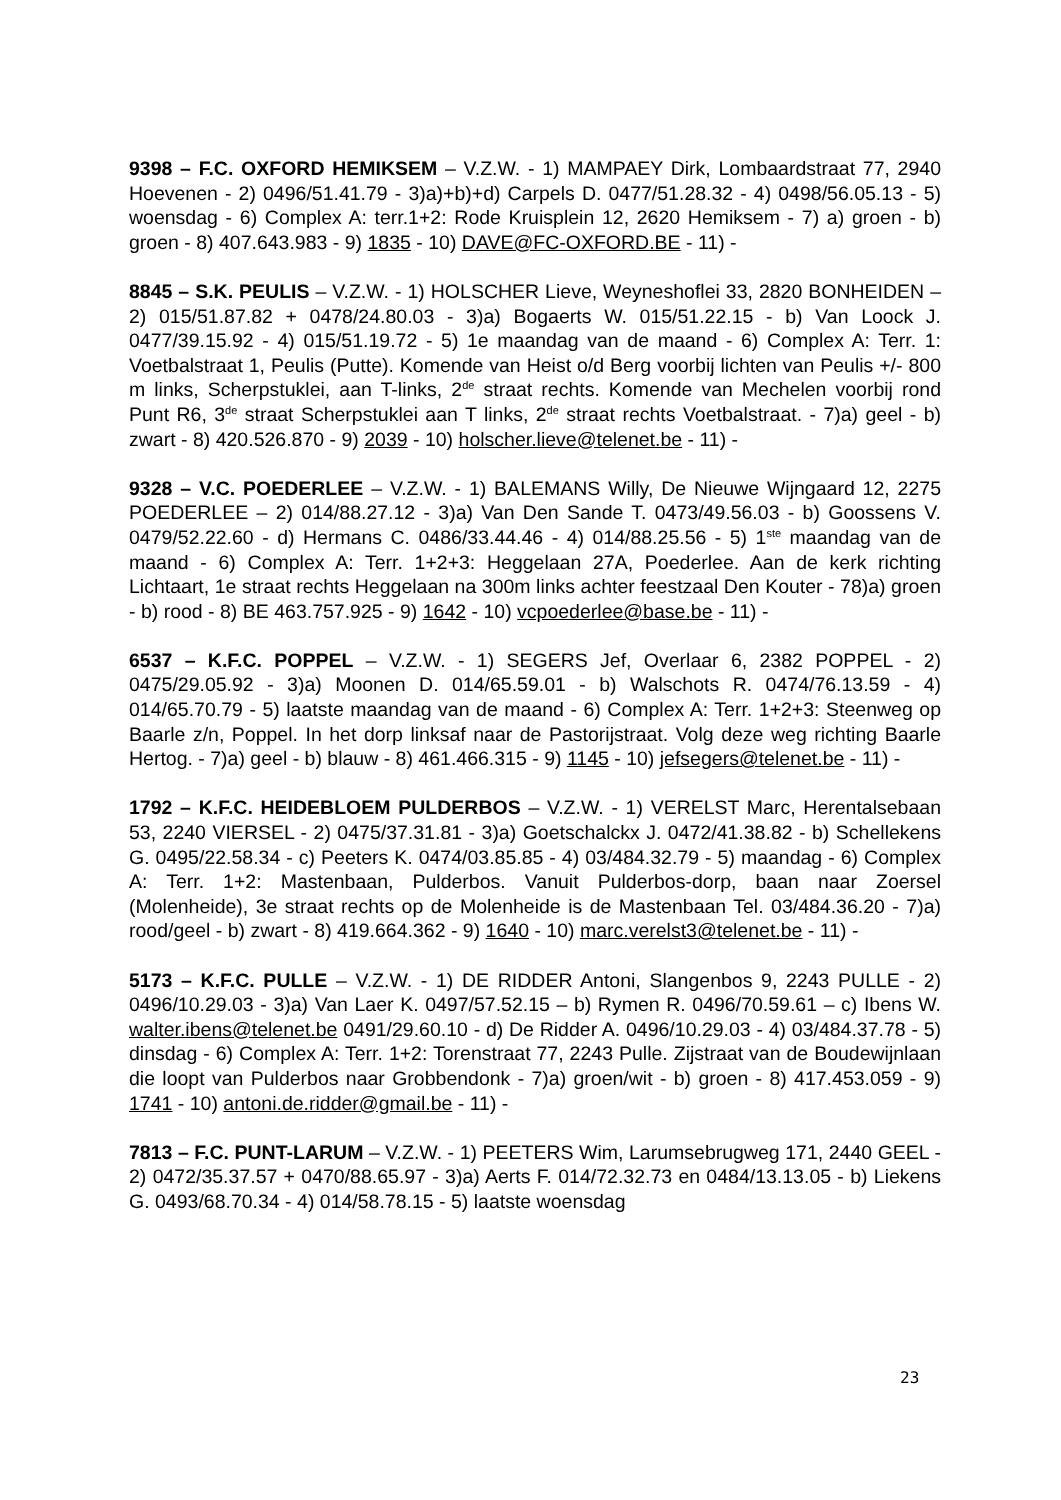9398 – F.C. OXFORD HEMIKSEM – V.Z.W. - 1) MAMPAEY Dirk, Lombaardstraat 77, 2940 Hoevenen - 2) 0496/51.41.79 - 3)a)+b)+d) Carpels D. 0477/51.28.32 - 4) 0498/56.05.13 - 5) woensdag - 6) Complex A: terr.1+2: Rode Kruisplein 12, 2620 Hemiksem - 7) a) groen - b) groen - 8) 407.643.983 - 9) 1835 - 10) DAVE@FC-OXFORD.BE - 11) -
8845 – S.K. PEULIS – V.Z.W. - 1) HOLSCHER Lieve, Weyneshoflei 33, 2820 BONHEIDEN – 2) 015/51.87.82 + 0478/24.80.03 - 3)a) Bogaerts W. 015/51.22.15 - b) Van Loock J. 0477/39.15.92 - 4) 015/51.19.72 - 5) 1e maandag van de maand - 6) Complex A: Terr. 1: Voetbalstraat 1, Peulis (Putte). Komende van Heist o/d Berg voorbij lichten van Peulis +/- 800 m links, Scherpstuklei, aan T-links, 2<sup>de</sup> straat rechts. Komende van Mechelen voorbij rond Punt R6, 3<sup>de</sup> straat Scherpstuklei aan T links, 2<sup>de</sup> straat rechts Voetbalstraat. - 7)a) geel - b) zwart - 8) 420.526.870 - 9) 2039 - 10) holscher.lieve@telenet.be - 11) -
9328 – V.C. POEDERLEE – V.Z.W. - 1) BALEMANS Willy, De Nieuwe Wijngaard 12, 2275 POEDERLEE – 2) 014/88.27.12 - 3)a) Van Den Sande T. 0473/49.56.03 - b) Goossens V. 0479/52.22.60 - d) Hermans C. 0486/33.44.46 - 4) 014/88.25.56 - 5) 1<sup>ste</sup> maandag van de maand - 6) Complex A: Terr. 1+2+3: Heggelaan 27A, Poederlee. Aan de kerk richting Lichtaart, 1e straat rechts Heggelaan na 300m links achter feestzaal Den Kouter - 78)a) groen - b) rood - 8) BE 463.757.925 - 9) 1642 - 10) vcpoederlee@base.be - 11) -
6537 – K.F.C. POPPEL – V.Z.W. - 1) SEGERS Jef, Overlaar 6, 2382 POPPEL - 2) 0475/29.05.92 - 3)a) Moonen D. 014/65.59.01 - b) Walschots R. 0474/76.13.59 - 4) 014/65.70.79 - 5) laatste maandag van de maand - 6) Complex A: Terr. 1+2+3: Steenweg op Baarle z/n, Poppel. In het dorp linksaf naar de Pastorijstraat. Volg deze weg richting Baarle Hertog. - 7)a) geel - b) blauw - 8) 461.466.315 - 9) 1145 - 10) jefsegers@telenet.be - 11) -
1792 – K.F.C. HEIDEBLOEM PULDERBOS – V.Z.W. - 1) VERELST Marc, Herentalsebaan 53, 2240 VIERSEL - 2) 0475/37.31.81 - 3)a) Goetschalckx J. 0472/41.38.82 - b) Schellekens G. 0495/22.58.34 - c) Peeters K. 0474/03.85.85 - 4) 03/484.32.79 - 5) maandag - 6) Complex A: Terr. 1+2: Mastenbaan, Pulderbos. Vanuit Pulderbos-dorp, baan naar Zoersel (Molenheide), 3e straat rechts op de Molenheide is de Mastenbaan Tel. 03/484.36.20 - 7)a) rood/geel - b) zwart - 8) 419.664.362 - 9) 1640 - 10) marc.verelst3@telenet.be - 11) -
5173 – K.F.C. PULLE – V.Z.W. - 1) DE RIDDER Antoni, Slangenbos 9, 2243 PULLE - 2) 0496/10.29.03 - 3)a) Van Laer K. 0497/57.52.15 – b) Rymen R. 0496/70.59.61 – c) Ibens W. walter.ibens@telenet.be 0491/29.60.10 - d) De Ridder A. 0496/10.29.03 - 4) 03/484.37.78 - 5) dinsdag - 6) Complex A: Terr. 1+2: Torenstraat 77, 2243 Pulle. Zijstraat van de Boudewijnlaan die loopt van Pulderbos naar Grobbendonk - 7)a) groen/wit - b) groen - 8) 417.453.059 - 9) 1741 - 10) antoni.de.ridder@gmail.be - 11) -
7813 – F.C. PUNT-LARUM – V.Z.W. - 1) PEETERS Wim, Larumsebrugweg 171, 2440 GEEL - 2) 0472/35.37.57 + 0470/88.65.97 - 3)a) Aerts F. 014/72.32.73 en 0484/13.13.05 - b) Liekens G. 0493/68.70.34 - 4) 014/58.78.15 - 5) laatste woensdag
23